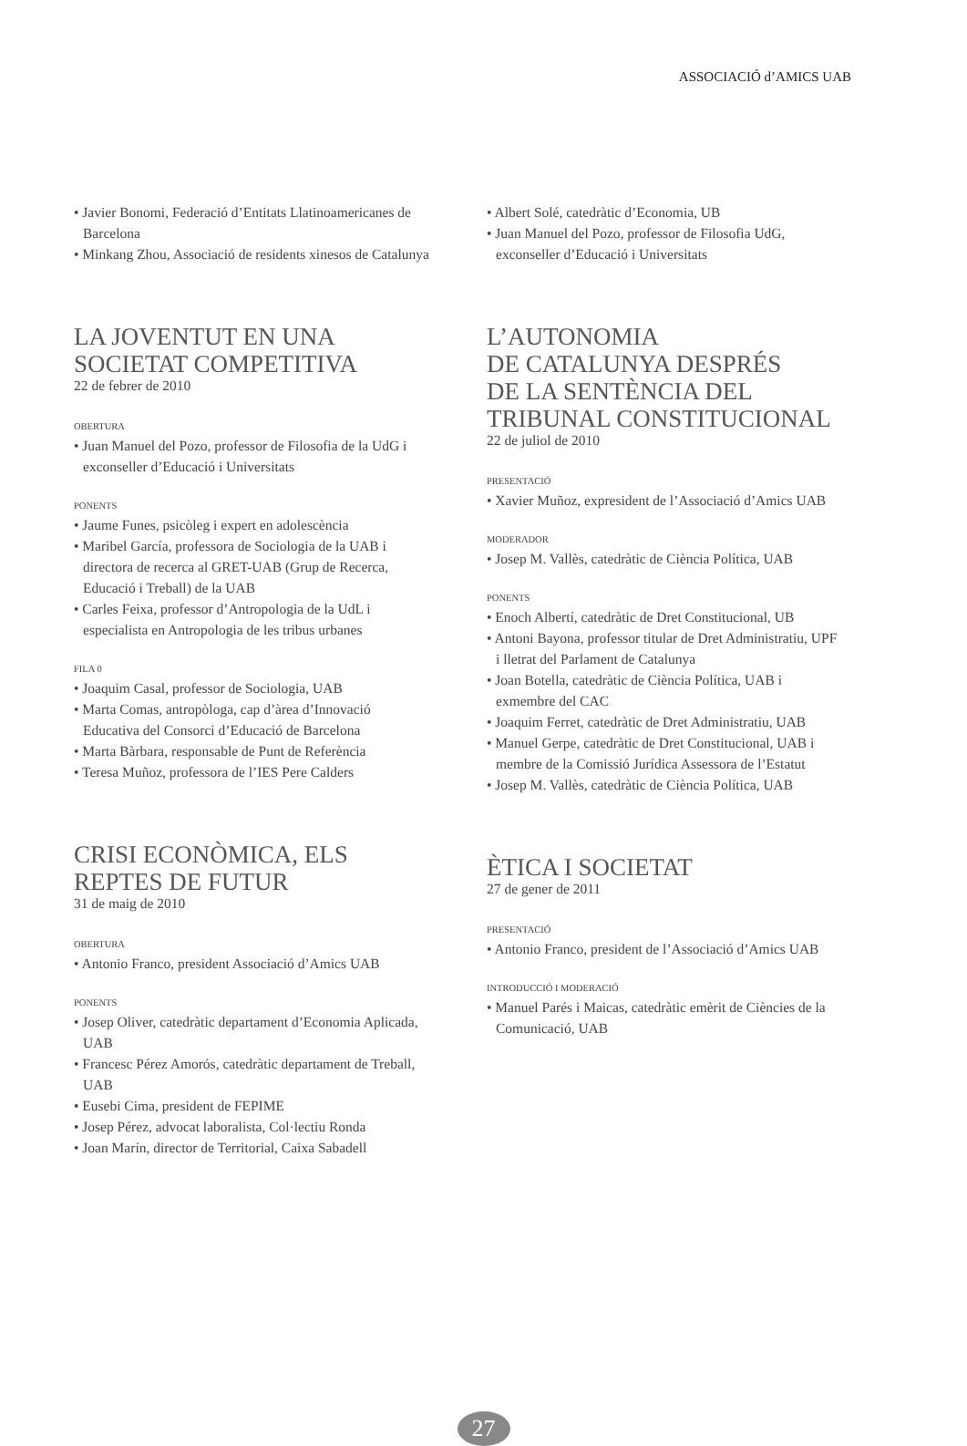ASSOCIACIÓ d’AMICS UAB
• Javier Bonomi, Federació d’Entitats Llatinoamericanes de Barcelona
• Minkang Zhou, Associació de residents xinesos de Catalunya
LA JOVENTUT EN UNA SOCIETAT COMPETITIVA
22 de febrer de 2010
OBERTURA
• Juan Manuel del Pozo, professor de Filosofia de la UdG i exconseller d’Educació i Universitats
PONENTS
• Jaume Funes, psicòleg i expert en adolescència
• Maribel García, professora de Sociologia de la UAB i directora de recerca al GRET-UAB (Grup de Recerca, Educació i Treball) de la UAB
• Carles Feixa, professor d’Antropologia de la UdL i especialista en Antropologia de les tribus urbanes
FILA 0
• Joaquim Casal, professor de Sociologia, UAB
• Marta Comas, antropòloga, cap d’àrea d’Innovació Educativa del Consorci d’Educació de Barcelona
• Marta Bàrbara, responsable de Punt de Referència
• Teresa Muñoz, professora de l’IES Pere Calders
CRISI ECONÒMICA, ELS REPTES DE FUTUR
31 de maig de 2010
OBERTURA
• Antonio Franco, president Associació d’Amics UAB
PONENTS
• Josep Oliver, catedràtic departament d’Economia Aplicada, UAB
• Francesc Pérez Amorós, catedràtic departament de Treball, UAB
• Eusebi Cima, president de FEPIME
• Josep Pérez, advocat laboralista, Col·lectiu Ronda
• Joan Marín, director de Territorial, Caixa Sabadell
• Albert Solé, catedràtic d’Economia, UB
• Juan Manuel del Pozo, professor de Filosofia UdG, exconseller d’Educació i Universitats
L’AUTONOMIA
DE CATALUNYA DESPRÉS
DE LA SENTÈNCIA DEL
TRIBUNAL CONSTITUCIONAL
22 de juliol de 2010
PRESENTACIÓ
• Xavier Muñoz, expresident de l’Associació d’Amics UAB
MODERADOR
• Josep M. Vallès, catedràtic de Ciència Política, UAB
PONENTS
• Enoch Albertí, catedràtic de Dret Constitucional, UB
• Antoni Bayona, professor titular de Dret Administratiu, UPF i lletrat del Parlament de Catalunya
• Joan Botella, catedràtic de Ciència Política, UAB i exmembre del CAC
• Joaquim Ferret, catedràtic de Dret Administratiu, UAB
• Manuel Gerpe, catedràtic de Dret Constitucional, UAB i membre de la Comissió Jurídica Assessora de l’Estatut
• Josep M. Vallès, catedràtic de Ciència Política, UAB
ÈTICA I SOCIETAT
27 de gener de 2011
PRESENTACIÓ
• Antonio Franco, president de l’Associació d’Amics UAB
INTRODUCCIÓ I MODERACIÓ
• Manuel Parés i Maicas, catedràtic emèrit de Ciències de la Comunicació, UAB
27